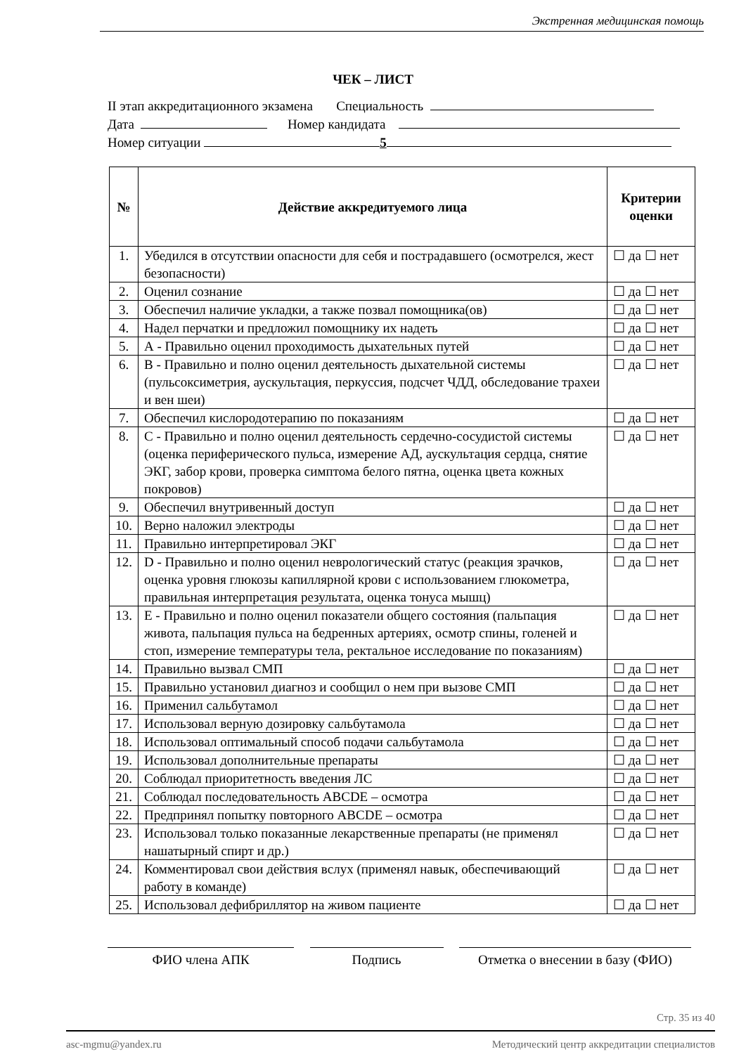Экстренная медицинская помощь
ЧЕК – ЛИСТ
II этап аккредитационного экзамена Специальность
Дата Номер кандидата
Номер ситуации 5
| № | Действие аккредитуемого лица | Критерии оценки |
| --- | --- | --- |
| 1. | Убедился в отсутствии опасности для себя и пострадавшего (осмотрелся, жест безопасности) | ☐ да ☐ нет |
| 2. | Оценил сознание | ☐ да ☐ нет |
| 3. | Обеспечил наличие укладки, а также позвал помощника(ов) | ☐ да ☐ нет |
| 4. | Надел перчатки и предложил помощнику их надеть | ☐ да ☐ нет |
| 5. | А - Правильно оценил проходимость дыхательных путей | ☐ да ☐ нет |
| 6. | В - Правильно и полно оценил деятельность дыхательной системы (пульсоксиметрия, аускультация, перкуссия, подсчет ЧДД, обследование трахеи и вен шеи) | ☐ да ☐ нет |
| 7. | Обеспечил кислородотерапию по показаниям | ☐ да ☐ нет |
| 8. | С - Правильно и полно оценил деятельность сердечно-сосудистой системы (оценка периферического пульса, измерение АД, аускультация сердца, снятие ЭКГ, забор крови, проверка симптома белого пятна, оценка цвета кожных покровов) | ☐ да ☐ нет |
| 9. | Обеспечил внутривенный доступ | ☐ да ☐ нет |
| 10. | Верно наложил электроды | ☐ да ☐ нет |
| 11. | Правильно интерпретировал ЭКГ | ☐ да ☐ нет |
| 12. | D - Правильно и полно оценил неврологический статус (реакция зрачков, оценка уровня глюкозы капиллярной крови с использованием глюкометра, правильная интерпретация результата, оценка тонуса мышц) | ☐ да ☐ нет |
| 13. | Е - Правильно и полно оценил показатели общего состояния (пальпация живота, пальпация пульса на бедренных артериях, осмотр спины, голеней и стоп, измерение температуры тела, ректальное исследование по показаниям) | ☐ да ☐ нет |
| 14. | Правильно вызвал СМП | ☐ да ☐ нет |
| 15. | Правильно установил диагноз и сообщил о нем при вызове СМП | ☐ да ☐ нет |
| 16. | Применил сальбутамол | ☐ да ☐ нет |
| 17. | Использовал верную дозировку сальбутамола | ☐ да ☐ нет |
| 18. | Использовал оптимальный способ подачи сальбутамола | ☐ да ☐ нет |
| 19. | Использовал дополнительные препараты | ☐ да ☐ нет |
| 20. | Соблюдал приоритетность введения ЛС | ☐ да ☐ нет |
| 21. | Соблюдал последовательность АВСDЕ – осмотра | ☐ да ☐ нет |
| 22. | Предпринял попытку повторного АВСDЕ – осмотра | ☐ да ☐ нет |
| 23. | Использовал только показанные лекарственные препараты (не применял нашатырный спирт и др.) | ☐ да ☐ нет |
| 24. | Комментировал свои действия вслух (применял навык, обеспечивающий работу в команде) | ☐ да ☐ нет |
| 25. | Использовал дефибриллятор на живом пациенте | ☐ да ☐ нет |
ФИО члена АПК Подпись Отметка о внесении в базу (ФИО)
Стр. 35 из 40
asc-mgmu@yandex.ru Методический центр аккредитации специалистов